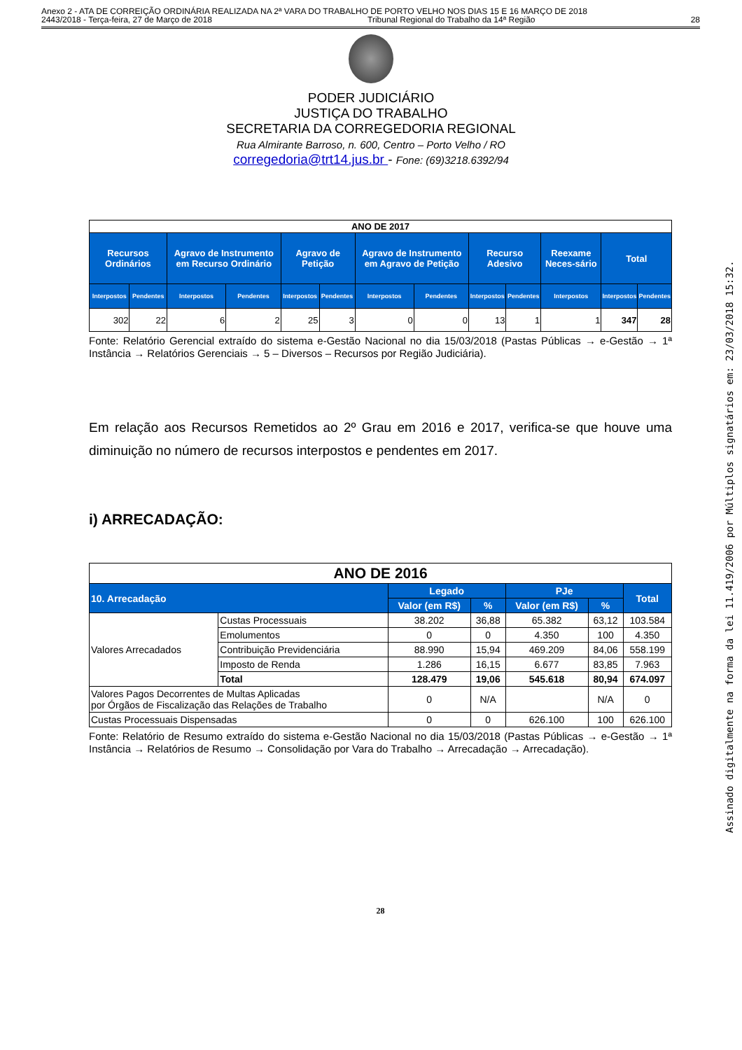Anexo 2 - ATA DE CORREIÇÃO ORDINÁRIA REALIZADA NA 2ª VARA DO TRABALHO DE PORTO VELHO NOS DIAS 15 E 16 MARÇO DE 2018
2443/2018 - Terça-feira, 27 de Março de 2018 Tribunal Regional do Trabalho da 14ª Região 28
PODER JUDICIÁRIO
JUSTIÇA DO TRABALHO
SECRETARIA DA CORREGEDORIA REGIONAL
Rua Almirante Barroso, n. 600, Centro – Porto Velho / RO
corregedoria@trt14.jus.br - Fone: (69)3218.6392/94
| ANO DE 2017 | | | | | | | | | | | | |
| --- | --- | --- | --- | --- | --- | --- | --- | --- | --- | --- | --- | --- |
| Recursos Ordinários | | Agravo de Instrumento em Recurso Ordinário | | Agravo de Petição | | Agravo de Instrumento em Agravo de Petição | | Recurso Adesivo | | Reexame Neces-sário | Total | |
| Interpostos | Pendentes | Interpostos | Pendentes | Interpostos | Pendentes | Interpostos | Pendentes | Interpostos | Pendentes | Interpostos | Interpostos | Pendentes |
| 302 | 22 | 6 | 2 | 25 | 3 | 0 | 0 | 13 | 1 | 1 | 347 | 28 |
Fonte: Relatório Gerencial extraído do sistema e-Gestão Nacional no dia 15/03/2018 (Pastas Públicas → e-Gestão → 1ª Instância → Relatórios Gerenciais → 5 – Diversos – Recursos por Região Judiciária).
Em relação aos Recursos Remetidos ao 2º Grau em 2016 e 2017, verifica-se que houve uma diminuição no número de recursos interpostos e pendentes em 2017.
i) ARRECADAÇÃO:
| ANO DE 2016 | | | | | | |
| --- | --- | --- | --- | --- | --- | --- |
| 10. Arrecadação | | Legado | | PJe | | Total |
| | | Valor (em R$) | % | Valor (em R$) | % | |
| Valores Arrecadados | Custas Processuais | 38.202 | 36,88 | 65.382 | 63,12 | 103.584 |
| | Emolumentos | 0 | 0 | 4.350 | 100 | 4.350 |
| | Contribuição Previdenciária | 88.990 | 15,94 | 469.209 | 84,06 | 558.199 |
| | Imposto de Renda | 1.286 | 16,15 | 6.677 | 83,85 | 7.963 |
| | Total | 128.479 | 19,06 | 545.618 | 80,94 | 674.097 |
| Valores Pagos Decorrentes de Multas Aplicadas por Órgãos de Fiscalização das Relações de Trabalho | | 0 | N/A | | N/A | 0 |
| Custas Processuais Dispensadas | | 0 | 0 | 626.100 | 100 | 626.100 |
Fonte: Relatório de Resumo extraído do sistema e-Gestão Nacional no dia 15/03/2018 (Pastas Públicas → e-Gestão → 1ª Instância → Relatórios de Resumo → Consolidação por Vara do Trabalho → Arrecadação → Arrecadação).
28
Assinado digitalmente na forma da lei 11.419/2006 por Múltiplos signatários em: 23/03/2018 15:32.